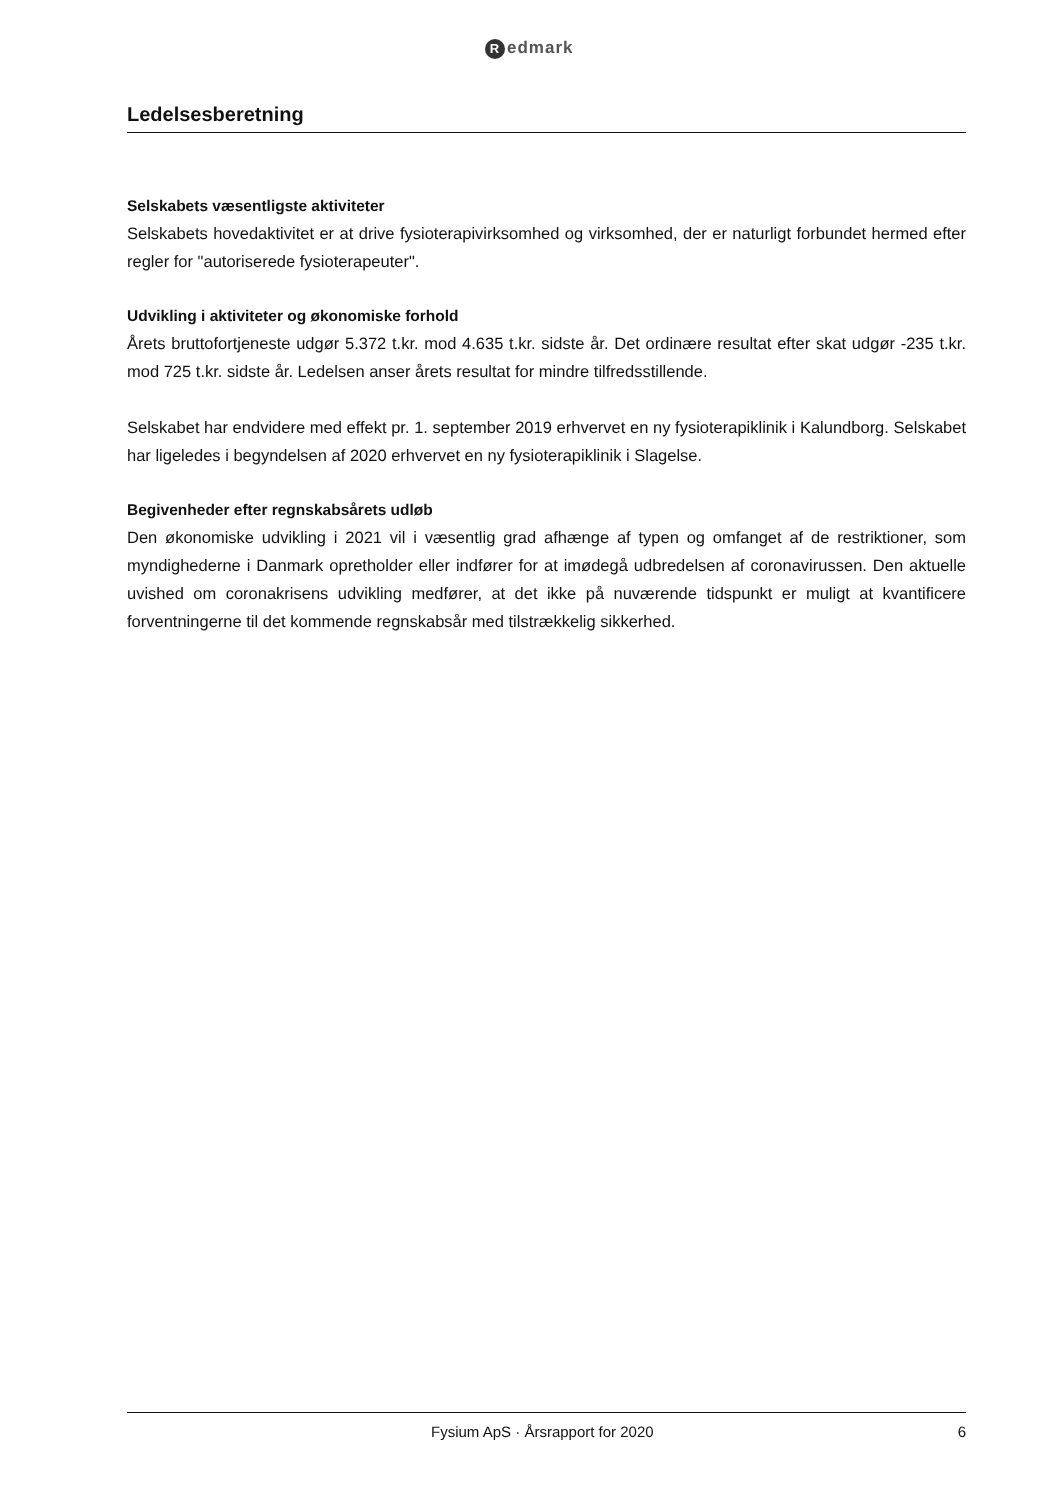Redmark
Ledelsesberetning
Selskabets væsentligste aktiviteter
Selskabets hovedaktivitet er at drive fysioterapivirksomhed og virksomhed, der er naturligt forbundet hermed efter regler for "autoriserede fysioterapeuter".
Udvikling i aktiviteter og økonomiske forhold
Årets bruttofortjeneste udgør 5.372 t.kr. mod 4.635 t.kr. sidste år. Det ordinære resultat efter skat udgør -235 t.kr. mod 725 t.kr. sidste år. Ledelsen anser årets resultat for mindre tilfredsstillende.
Selskabet har endvidere med effekt pr. 1. september 2019 erhvervet en ny fysioterapiklinik i Kalundborg. Selskabet har ligeledes i begyndelsen af 2020 erhvervet en ny fysioterapiklinik i Slagelse.
Begivenheder efter regnskabsårets udløb
Den økonomiske udvikling i 2021 vil i væsentlig grad afhænge af typen og omfanget af de restriktioner, som myndighederne i Danmark opretholder eller indfører for at imødegå udbredelsen af coronavirussen. Den aktuelle uvished om coronakrisens udvikling medfører, at det ikke på nuværende tidspunkt er muligt at kvantificere forventningerne til det kommende regnskabsår med tilstrækkelig sikkerhed.
Fysium ApS · Årsrapport for 2020
6